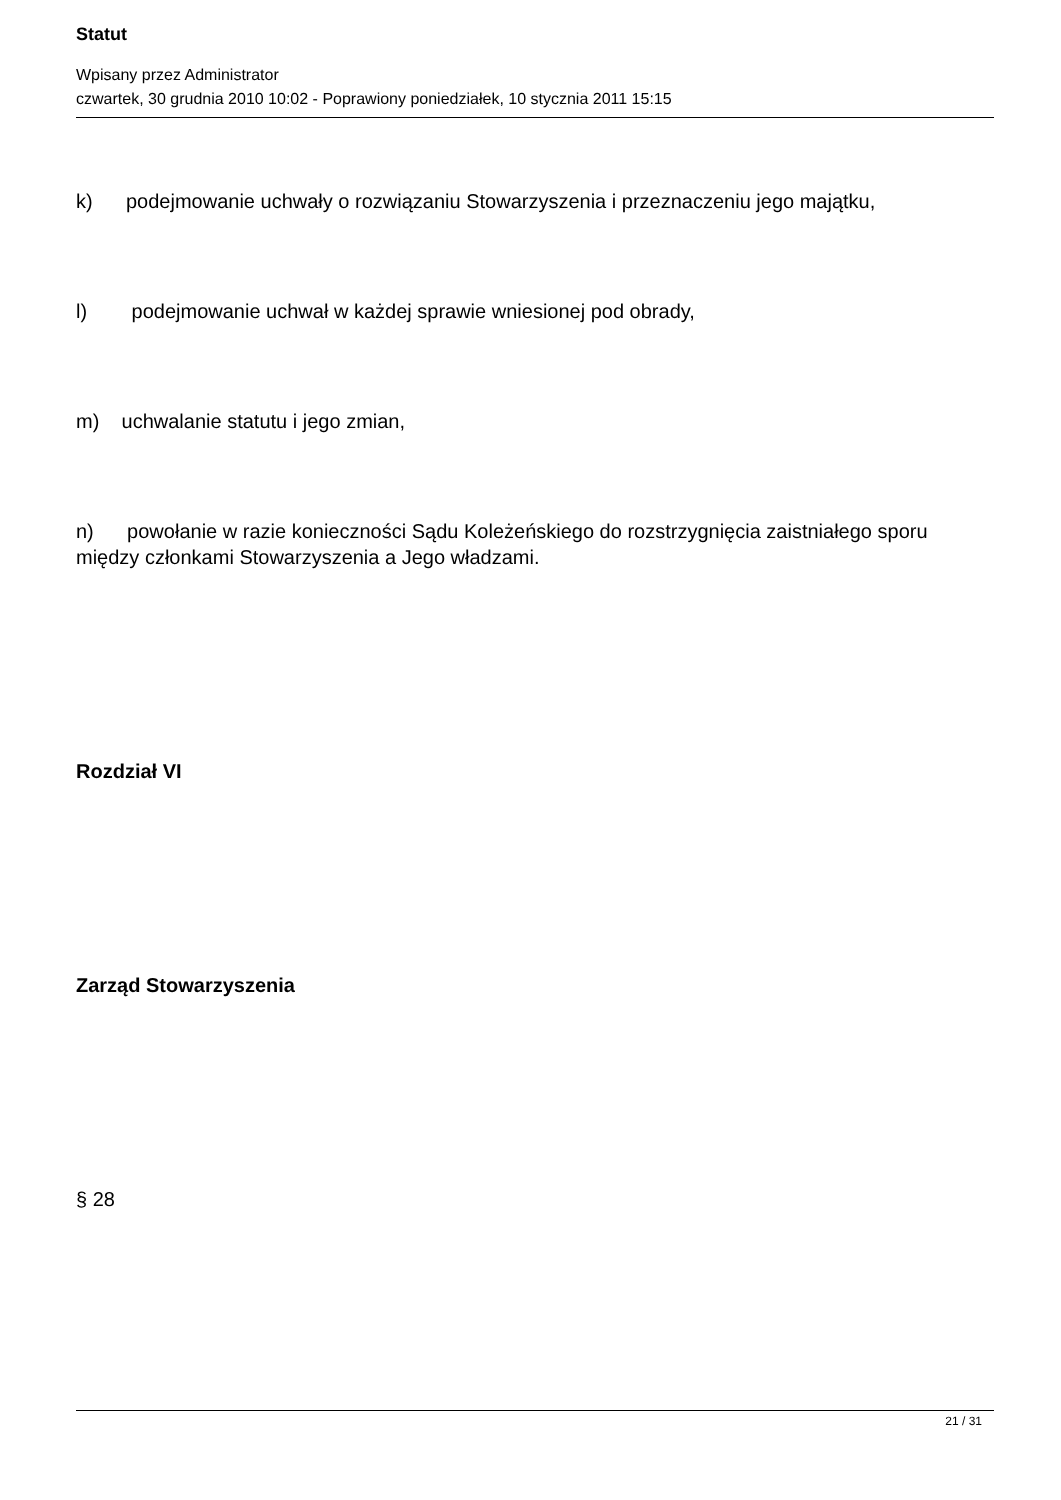Statut
Wpisany przez Administrator
czwartek, 30 grudnia 2010 10:02 - Poprawiony poniedziałek, 10 stycznia 2011 15:15
k) podejmowanie uchwały o rozwiązaniu Stowarzyszenia i przeznaczeniu jego majątku,
l) podejmowanie uchwał w każdej sprawie wniesionej pod obrady,
m) uchwalanie statutu i jego zmian,
n) powołanie w razie konieczności Sądu Koleżeńskiego do rozstrzygnięcia zaistniałego sporu między członkami Stowarzyszenia a Jego władzami.
Rozdział VI
Zarząd Stowarzyszenia
§ 28
21 / 31